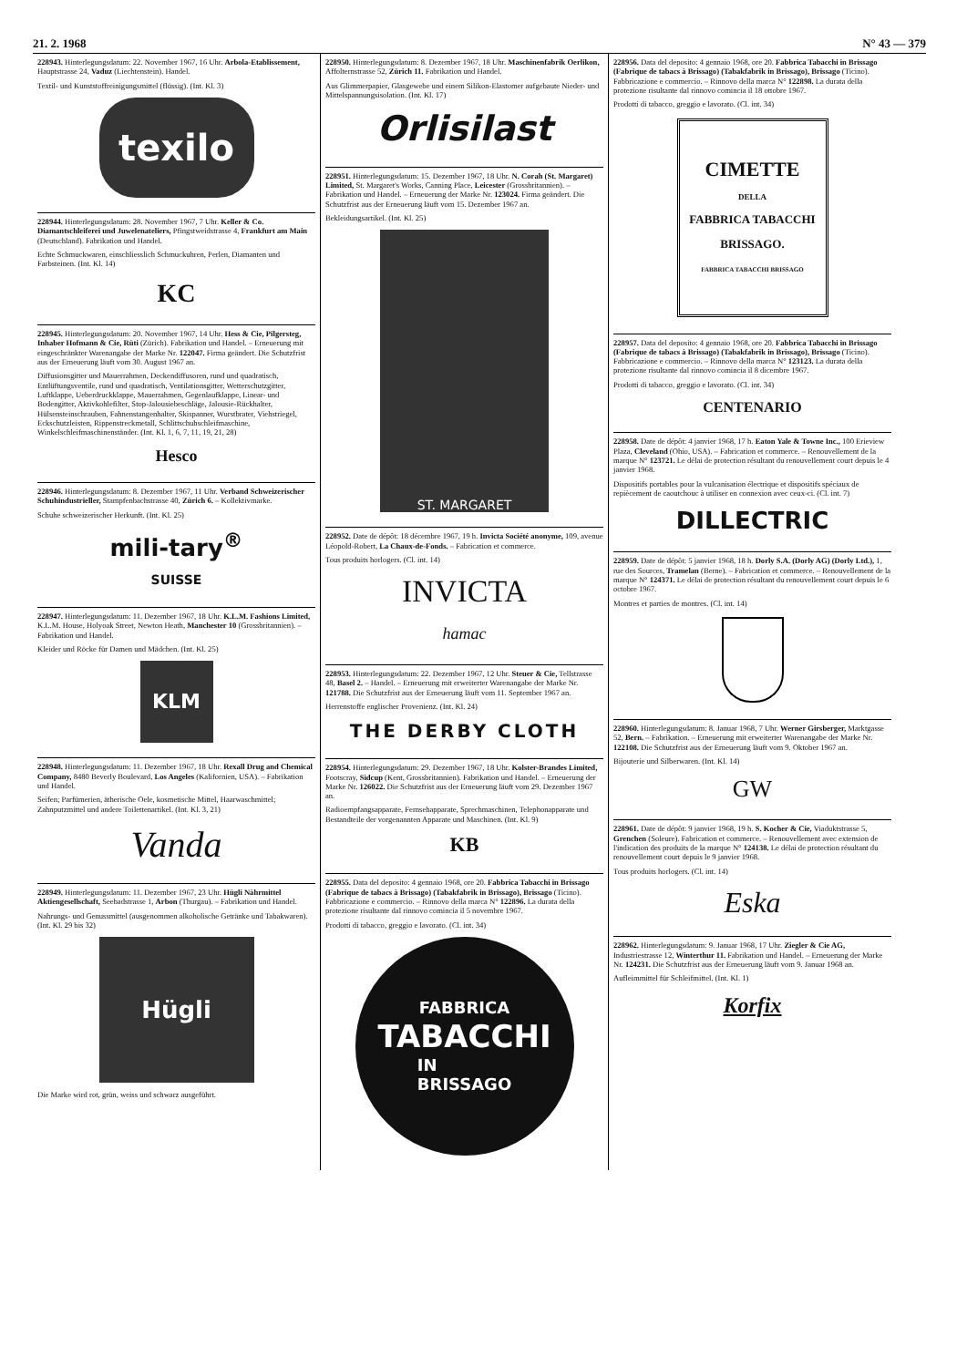21. 2. 1968 N° 43 — 379
228943. Hinterlegungsdatum: 22. November 1967, 16 Uhr. Arbola-Etablissement, Hauptstrasse 24, Vaduz (Liechtenstein). Handel.
Textil- und Kunststoffreinigungsmittel (flüssig). (Int. Kl. 3)
texilo
228944. Hinterlegungsdatum: 28. November 1967, 7 Uhr. Keller & Co. Diamantschleiferei und Juwelenateliers, Pfingstweidstrasse 4, Frankfurt am Main (Deutschland). Fabrikation und Handel.
Echte Schmuckwaren, einschliesslich Schmuckuhren, Perlen, Diamanten und Farbsteinen. (Int. Kl. 14)
KC
228945. Hinterlegungsdatum: 20. November 1967, 14 Uhr. Hess & Cie, Pilgersteg, Inhaber Hofmann & Cie, Rüti (Zürich). Fabrikation und Handel. – Erneuerung mit eingeschränkter Warenangabe der Marke Nr. 122047. Firma geändert. Die Schutzfrist aus der Erneuerung läuft vom 30. August 1967 an.
Diffusionsgitter und Mauerrahmen, Deckendiffusoren, rund und quadratisch, Entlüftungsventile, rund und quadratisch, Ventilationsgitter, Wetterschutzgitter, Luftklappe, Ueberdruckklappe, Mauerrahmen, Gegenlaufklappe, Linear- und Bodengitter, Aktivkohlefilter, Stop-Jalousiebeschläge, Jalousie-Rückhalter, Hülsensteinschrauben, Fahnenstangenhalter, Skispanner, Wurstbrater, Viehstriegel, Eckschutzleisten, Rippenstreckmetall, Schlittschuhschleifmaschine, Winkelschleifmaschinenständer. (Int. Kl. 1, 6, 7, 11, 19, 21, 28)
Hesco
228946. Hinterlegungsdatum: 8. Dezember 1967, 11 Uhr. Verband Schweizerischer Schuhindustrieller, Stampfenbachstrasse 40, Zürich 6. – Kollektivmarke.
Schuhe schweizerischer Herkunft. (Int. Kl. 25)
mili-tary<sup>®</sup>
SUISSE
228947. Hinterlegungsdatum: 11. Dezember 1967, 18 Uhr. K.L.M. Fashions Limited, K.L.M. House, Holyoak Street, Newton Heath, Manchester 10 (Grossbritannien). – Fabrikation und Handel.
Kleider und Röcke für Damen und Mädchen. (Int. Kl. 25)
KLM
228948. Hinterlegungsdatum: 11. Dezember 1967, 18 Uhr. Rexall Drug and Chemical Company, 8480 Beverly Boulevard, Los Angeles (Kalifornien, USA). – Fabrikation und Handel.
Seifen; Parfümerien, ätherische Oele, kosmetische Mittel, Haarwaschmittel; Zahnputzmittel und andere Toilettenartikel. (Int. Kl. 3, 21)
Vanda
228949. Hinterlegungsdatum: 11. Dezember 1967, 23 Uhr. Hügli Nährmittel Aktiengesellschaft, Seebadstrasse 1, Arbon (Thurgau). – Fabrikation und Handel.
Nahrungs- und Genussmittel (ausgenommen alkoholische Getränke und Tabakwaren). (Int. Kl. 29 bis 32)
Hügli
Die Marke wird rot, grün, weiss und schwarz ausgeführt.
228950. Hinterlegungsdatum: 8. Dezember 1967, 18 Uhr. Maschinenfabrik Oerlikon, Affolternstrasse 52, Zürich 11. Fabrikation und Handel.
Aus Glimmerpapier, Glasgewebe und einem Silikon-Elastomer aufgebaute Nieder- und Mittelspannungsisolation. (Int. Kl. 17)
Orlisilast
228951. Hinterlegungsdatum: 15. Dezember 1967, 18 Uhr. N. Corah (St. Margaret) Limited, St. Margaret's Works, Canning Place, Leicester (Grossbritannien). – Fabrikation und Handel. – Erneuerung der Marke Nr. 123024. Firma geändert. Die Schutzfrist aus der Erneuerung läuft vom 15. Dezember 1967 an.
Bekleidungsartikel. (Int. Kl. 25)
ST. MARGARET
228952. Date de dépôt: 18 décembre 1967, 19 h. Invicta Société anonyme, 109, avenue Léopold-Robert, La Chaux-de-Fonds. – Fabrication et commerce.
Tous produits horlogers. (Cl. int. 14)
INVICTA
hamac
228953. Hinterlegungsdatum: 22. Dezember 1967, 12 Uhr. Steuer & Cie, Tellstrasse 48, Basel 2. – Handel. – Erneuerung mit erweiterter Warenangabe der Marke Nr. 121788. Die Schutzfrist aus der Erneuerung läuft vom 11. September 1967 an.
Herrenstoffe englischer Provenienz. (Int. Kl. 24)
THE DERBY CLOTH
228954. Hinterlegungsdatum: 29. Dezember 1967, 18 Uhr. Kolster-Brandes Limited, Footscray, Sidcup (Kent, Grossbritannien). Fabrikation und Handel. – Erneuerung der Marke Nr. 126022. Die Schutzfrist aus der Erneuerung läuft vom 29. Dezember 1967 an.
Radioempfangsapparate, Fernsehapparate, Sprechmaschinen, Telephonapparate und Bestandteile der vorgenannten Apparate und Maschinen. (Int. Kl. 9)
KB
228955. Data del deposito: 4 gennaio 1968, ore 20. Fabbrica Tabacchi in Brissago (Fabrique de tabacs à Brissago) (Tabakfabrik in Brissago), Brissago (Ticino). Fabbricazione e commercio. – Rinnovo della marca N° 122896. La durata della protezione risultante dal rinnovo comincia il 5 novembre 1967.
Prodotti di tabacco, greggio e lavorato. (Cl. int. 34)
FABBRICA
TABACCHI
IN
BRISSAGO
228956. Data del deposito: 4 gennaio 1968, ore 20. Fabbrica Tabacchi in Brissago (Fabrique de tabacs à Brissago) (Tabakfabrik in Brissago), Brissago (Ticino). Fabbricazione e commercio. – Rinnovo della marca N° 122898. La durata della protezione risultante dal rinnovo comincia il 18 ottobre 1967.
Prodotti di tabacco, greggio e lavorato. (Cl. int. 34)
CIMETTE
DELLA
FABBRICA TABACCHI
BRISSAGO.
FABBRICA TABACCHI BRISSAGO
228957. Data del deposito: 4 gennaio 1968, ore 20. Fabbrica Tabacchi in Brissago (Fabrique de tabacs à Brissago) (Tabakfabrik in Brissago), Brissago (Ticino). Fabbricazione e commercio. – Rinnovo della marca N° 123123. La durata della protezione risultante dal rinnovo comincia il 8 dicembre 1967.
Prodotti di tabacco, greggio e lavorato. (Cl. int. 34)
CENTENARIO
228958. Date de dépôt: 4 janvier 1968, 17 h. Eaton Yale & Towne Inc., 100 Erieview Plaza, Cleveland (Ohio, USA). – Fabrication et commerce. – Renouvellement de la marque N° 123721. Le délai de protection résultant du renouvellement court depuis le 4 janvier 1968.
Dispositifs portables pour la vulcanisation électrique et dispositifs spéciaux de repiècement de caoutchouc à utiliser en connexion avec ceux-ci. (Cl. int. 7)
DILLECTRIC
228959. Date de dépôt: 5 janvier 1968, 18 h. Dorly S.A. (Dorly AG) (Dorly Ltd.), 1, rue des Sources, Tramelan (Berne). – Fabrication et commerce. – Renouvellement de la marque N° 124371. Le délai de protection résultant du renouvellement court depuis le 6 octobre 1967.
Montres et parties de montres. (Cl. int. 14)
228960. Hinterlegungsdatum: 8. Januar 1968, 7 Uhr. Werner Girsberger, Marktgasse 52, Bern. – Fabrikation. – Erneuerung mit erweiterter Warenangabe der Marke Nr. 122108. Die Schutzfrist aus der Erneuerung läuft vom 9. Oktober 1967 an.
Bijouterie und Silberwaren. (Int. Kl. 14)
GW
228961. Date de dépôt: 9 janvier 1968, 19 h. S. Kocher & Cie, Viaduktstrasse 5, Grenchen (Soleure). Fabrication et commerce. – Renouvellement avec extension de l'indication des produits de la marque N° 124138. Le délai de protection résultant du renouvellement court depuis le 9 janvier 1968.
Tous produits horlogers. (Cl. int. 14)
Eska
228962. Hinterlegungsdatum: 9. Januar 1968, 17 Uhr. Ziegler & Cie AG, Industriestrasse 12, Winterthur 11. Fabrikation und Handel. – Erneuerung der Marke Nr. 124231. Die Schutzfrist aus der Erneuerung läuft vom 9. Januar 1968 an.
Aufleimmittel für Schleifmittel. (Int. Kl. 1)
Korfix